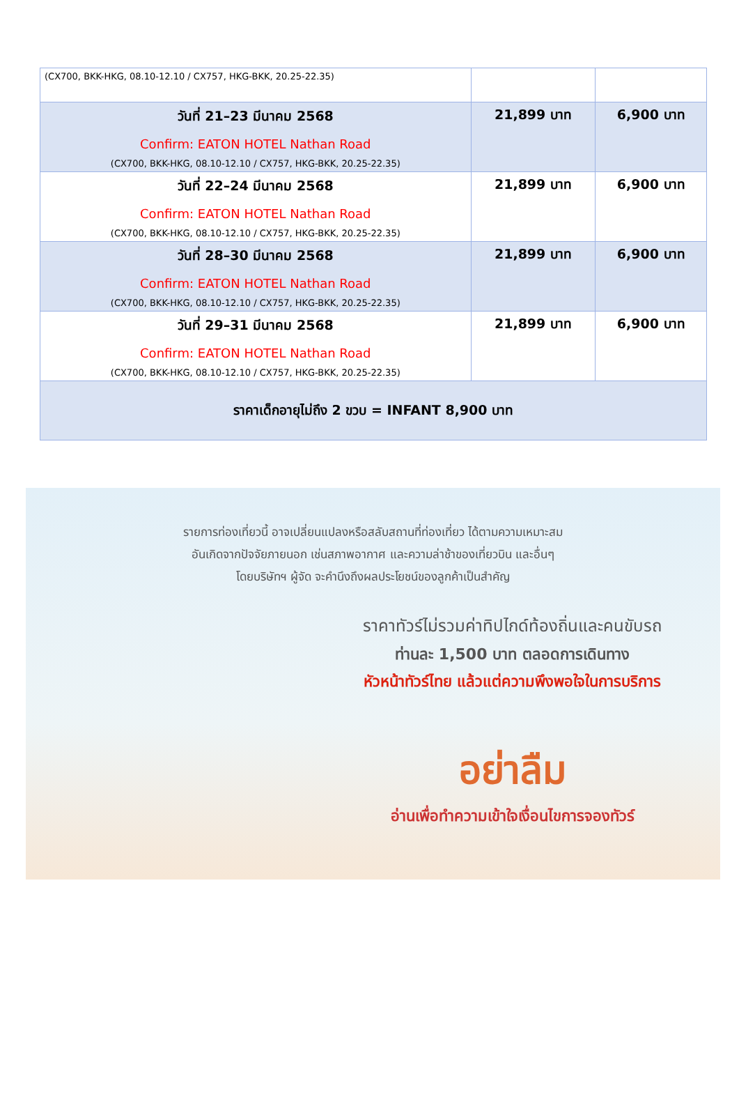| (CX700, BKK-HKG, 08.10-12.10 / CX757, HKG-BKK, 20.25-22.35) | | |
| วันที่ 21–23 มีนาคม 2568 Confirm: EATON HOTEL Nathan Road (CX700, BKK-HKG, 08.10-12.10 / CX757, HKG-BKK, 20.25-22.35) | 21,899 บาท | 6,900 บาท |
| วันที่ 22–24 มีนาคม 2568 Confirm: EATON HOTEL Nathan Road (CX700, BKK-HKG, 08.10-12.10 / CX757, HKG-BKK, 20.25-22.35) | 21,899 บาท | 6,900 บาท |
| วันที่ 28–30 มีนาคม 2568 Confirm: EATON HOTEL Nathan Road (CX700, BKK-HKG, 08.10-12.10 / CX757, HKG-BKK, 20.25-22.35) | 21,899 บาท | 6,900 บาท |
| วันที่ 29–31 มีนาคม 2568 Confirm: EATON HOTEL Nathan Road (CX700, BKK-HKG, 08.10-12.10 / CX757, HKG-BKK, 20.25-22.35) | 21,899 บาท | 6,900 บาท |
| ราคาเด็กอายุไม่ถึง 2 ขวบ = INFANT 8,900 บาท | | |
รายการท่องเที่ยวนี้ อาจเปลี่ยนแปลงหรือสลับสถานที่ท่องเที่ยว ได้ตามความเหมาะสม
อันเกิดจากปัจจัยภายนอก เช่นสภาพอากาศ และความล่าช้าของเที่ยวบิน และอื่นๆ
โดยบริษัทฯ ผู้จัด จะคำนึงถึงผลประโยชน์ของลูกค้าเป็นสำคัญ
ราคาทัวร์ไม่รวมค่าทิปไกด์ท้องถิ่นและคนขับรถ
ท่านละ 1,500 บาท ตลอดการเดินทาง
หัวหน้าทัวร์ไทย แล้วแต่ความพึงพอใจในการบริการ
อย่าลืม
อ่านเพื่อทำความเข้าใจเงื่อนไขการจองทัวร์